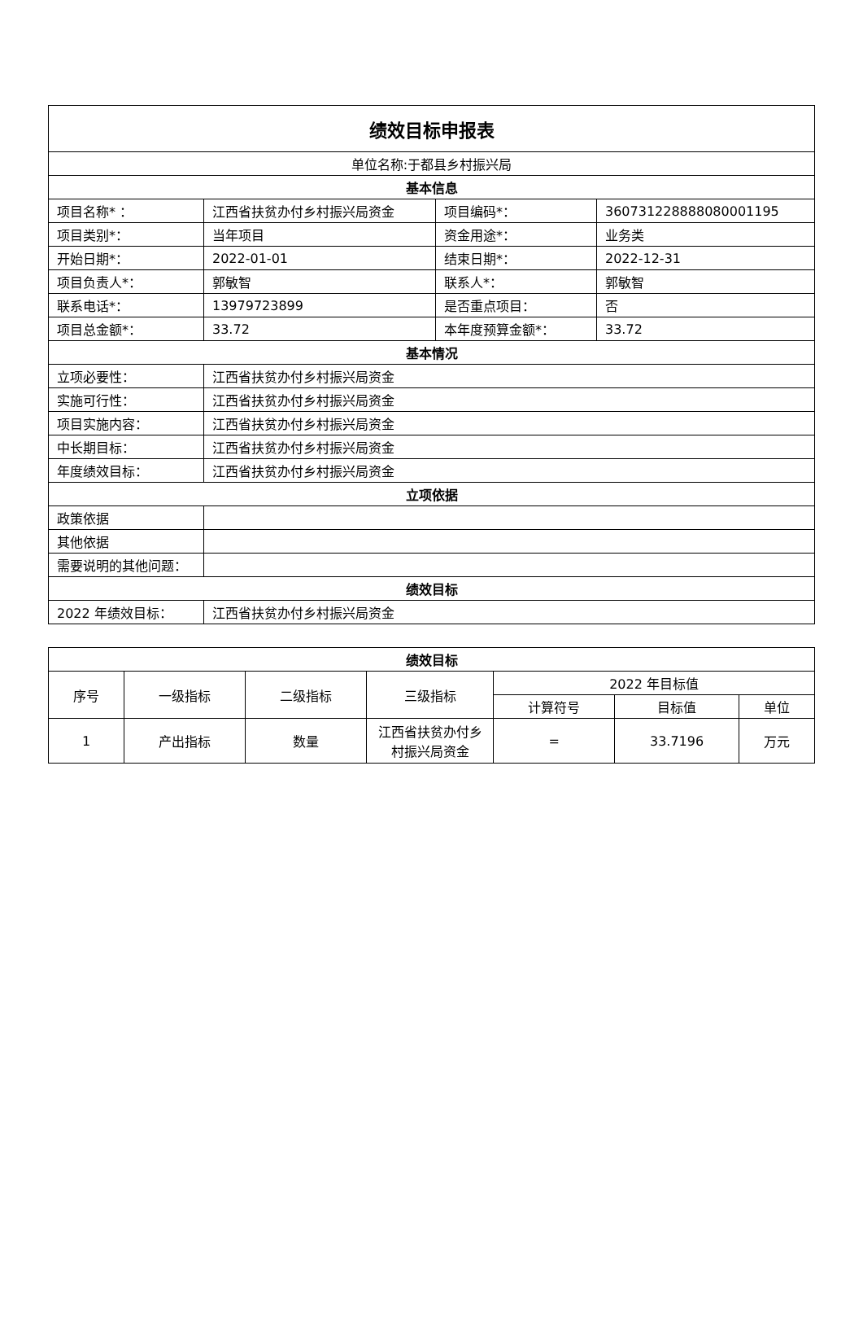| 绩效目标申报表 | | | |
| --- | --- | --- | --- |
| 单位名称:于都县乡村振兴局 | | | |
| 基本信息 | | | |
| 项目名称* ： | 江西省扶贫办付乡村振兴局资金 | 项目编码*： | 360731228888080001195 |
| 项目类别*： | 当年项目 | 资金用途*： | 业务类 |
| 开始日期*： | 2022-01-01 | 结束日期*： | 2022-12-31 |
| 项目负责人*： | 郭敏智 | 联系人*： | 郭敏智 |
| 联系电话*： | 13979723899 | 是否重点项目： | 否 |
| 项目总金额*： | 33.72 | 本年度预算金额*： | 33.72 |
| 基本情况 | | | |
| 立项必要性： | 江西省扶贫办付乡村振兴局资金 | | |
| 实施可行性： | 江西省扶贫办付乡村振兴局资金 | | |
| 项目实施内容： | 江西省扶贫办付乡村振兴局资金 | | |
| 中长期目标： | 江西省扶贫办付乡村振兴局资金 | | |
| 年度绩效目标： | 江西省扶贫办付乡村振兴局资金 | | |
| 立项依据 | | | |
| 政策依据 | | | |
| 其他依据 | | | |
| 需要说明的其他问题： | | | |
| 绩效目标 | | | |
| 2022 年绩效目标： | 江西省扶贫办付乡村振兴局资金 | | |
| 绩效目标 | | | | | | |
| --- | --- | --- | --- | --- | --- | --- |
| 序号 | 一级指标 | 二级指标 | 三级指标 | 2022 年目标值 | | |
| | | | | 计算符号 | 目标值 | 单位 |
| 1 | 产出指标 | 数量 | 江西省扶贫办付乡村振兴局资金 | = | 33.7196 | 万元 |